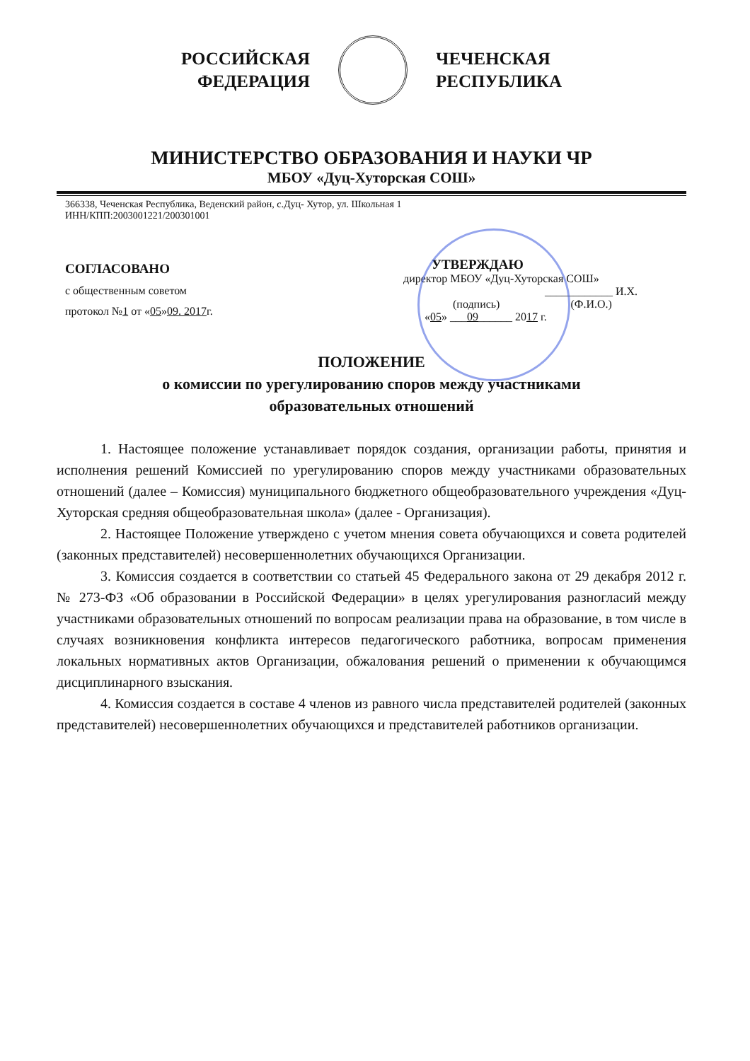РОССИЙСКАЯ
ФЕДЕРАЦИЯ
ЧЕЧЕНСКАЯ
РЕСПУБЛИКА
МИНИСТЕРСТВО ОБРАЗОВАНИЯ И НАУКИ ЧР
МБОУ «Дуц-Хуторская СОШ»
366338, Чеченская Республика, Веденский район, с.Дуц- Хутор, ул. Школьная 1
ИНН/КПП:2003001221/200301001
СОГЛАСОВАНО
с общественным советом
протокол №1 от «05»09. 2017г.
УТВЕРЖДАЮ
директор МБОУ «Дуц-Хуторская СОШ»
____________ И.Х.
(подпись) (Ф.И.О.)
«05» ___09______ 2017 г.
ПОЛОЖЕНИЕ
о комиссии по урегулированию споров между участниками
образовательных отношений
1. Настоящее положение устанавливает порядок создания, организации работы, принятия и исполнения решений Комиссией по урегулированию споров между участниками образовательных отношений (далее – Комиссия) муниципального бюджетного общеобразовательного учреждения «Дуц-Хуторская средняя общеобразовательная школа» (далее - Организация).
2. Настоящее Положение утверждено с учетом мнения совета обучающихся и совета родителей (законных представителей) несовершеннолетних обучающихся Организации.
3. Комиссия создается в соответствии со статьей 45 Федерального закона от 29 декабря 2012 г. № 273-ФЗ «Об образовании в Российской Федерации» в целях урегулирования разногласий между участниками образовательных отношений по вопросам реализации права на образование, в том числе в случаях возникновения конфликта интересов педагогического работника, вопросам применения локальных нормативных актов Организации, обжалования решений о применении к обучающимся дисциплинарного взыскания.
4. Комиссия создается в составе 4 членов из равного числа представителей родителей (законных представителей) несовершеннолетних обучающихся и представителей работников организации.